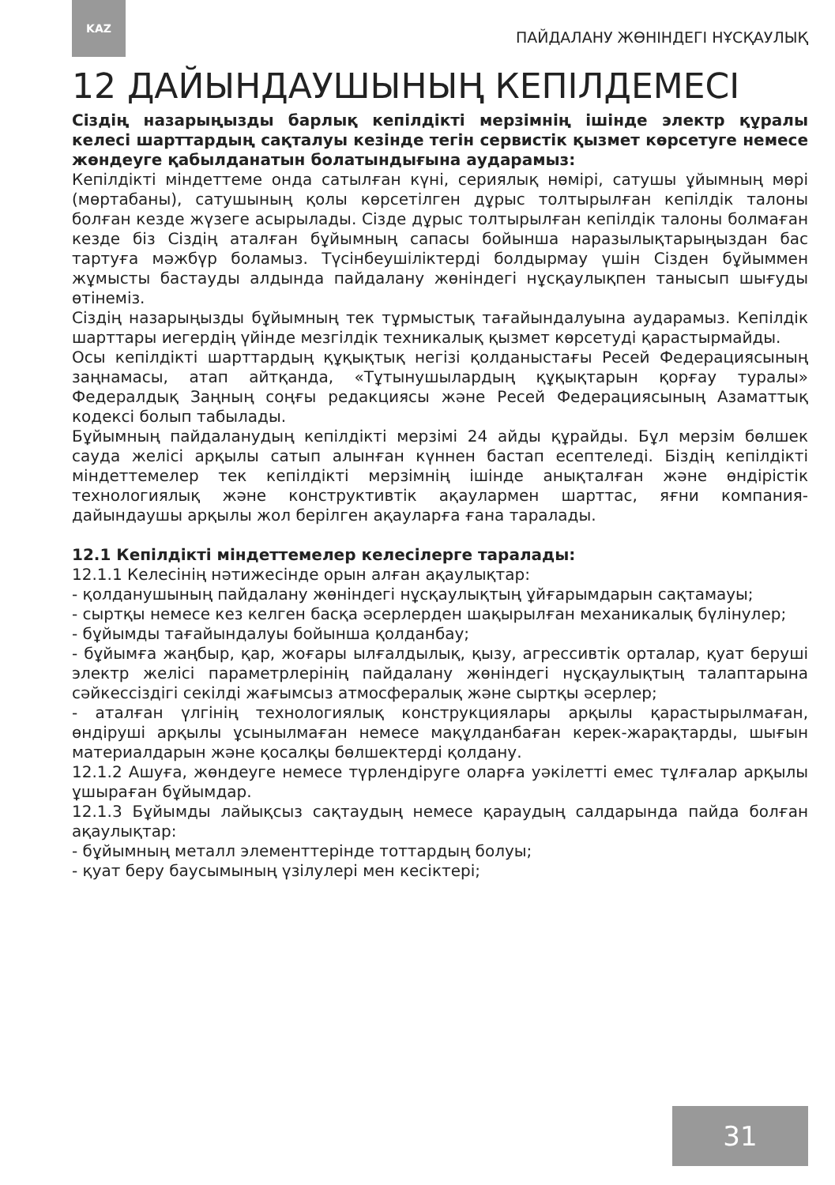KAZ
ПАЙДАЛАНУ ЖӨНІНДЕГІ НҰСҚАУЛЫҚ
12 ДАЙЫНДАУШЫНЫҢ КЕПІЛДЕМЕСІ
Сіздің назарыңызды барлық кепілдікті мерзімнің ішінде электр құралы келесі шарттардың сақталуы кезінде тегін сервистік қызмет көрсетуге немесе жөндеуге қабылданатын болатындығына аударамыз:
Кепілдікті міндеттеме онда сатылған күні, сериялық нөмірі, сатушы ұйымның мөрі (мөртабаны), сатушының қолы көрсетілген дұрыс толтырылған кепілдік талоны болған кезде жүзеге асырылады. Сізде дұрыс толтырылған кепілдік талоны болмаған кезде біз Сіздің аталған бұйымның сапасы бойынша наразылықтарыңыздан бас тартуға мәжбүр боламыз. Түсінбеушіліктерді болдырмау үшін Сізден бұйыммен жұмысты бастауды алдында пайдалану жөніндегі нұсқаулықпен танысып шығуды өтінеміз.
Сіздің назарыңызды бұйымның тек тұрмыстық тағайындалуына аударамыз. Кепілдік шарттары иегердің үйінде мезгілдік техникалық қызмет көрсетуді қарастырмайды.
Осы кепілдікті шарттардың құқықтық негізі қолданыстағы Ресей Федерациясының заңнамасы, атап айтқанда, «Тұтынушылардың құқықтарын қорғау туралы» Федералдық Заңның соңғы редакциясы және Ресей Федерациясының Азаматтық кодексі болып табылады.
Бұйымның пайдаланудың кепілдікті мерзімі 24 айды құрайды. Бұл мерзім бөлшек сауда желісі арқылы сатып алынған күннен бастап есептеледі. Біздің кепілдікті міндеттемелер тек кепілдікті мерзімнің ішінде анықталған және өндірістік технологиялық және конструктивтік ақаулармен шарттас, яғни компания-дайындаушы арқылы жол берілген ақауларға ғана таралады.
12.1 Кепілдікті міндеттемелер келесілерге таралады:
12.1.1 Келесінің нәтижесінде орын алған ақаулықтар:
- қолданушының пайдалану жөніндегі нұсқаулықтың ұйғарымдарын сақтамауы;
- сыртқы немесе кез келген басқа әсерлерден шақырылған механикалық бүлінулер;
- бұйымды тағайындалуы бойынша қолданбау;
- бұйымға жаңбыр, қар, жоғары ылғалдылық, қызу, агрессивтік орталар, қуат беруші электр желісі параметрлерінің пайдалану жөніндегі нұсқаулықтың талаптарына сәйкессіздігі секілді жағымсыз атмосфералық және сыртқы әсерлер;
- аталған үлгінің технологиялық конструкциялары арқылы қарастырылмаған, өндіруші арқылы ұсынылмаған немесе мақұлданбаған керек-жарақтарды, шығын материалдарын және қосалқы бөлшектерді қолдану.
12.1.2 Ашуға, жөндеуге немесе түрлендіруге оларға уәкілетті емес тұлғалар арқылы ұшыраған бұйымдар.
12.1.3 Бұйымды лайықсыз сақтаудың немесе қараудың салдарында пайда болған ақаулықтар:
- бұйымның металл элементтерінде тоттардың болуы;
- қуат беру баусымының үзілулері мен кесіктері;
31